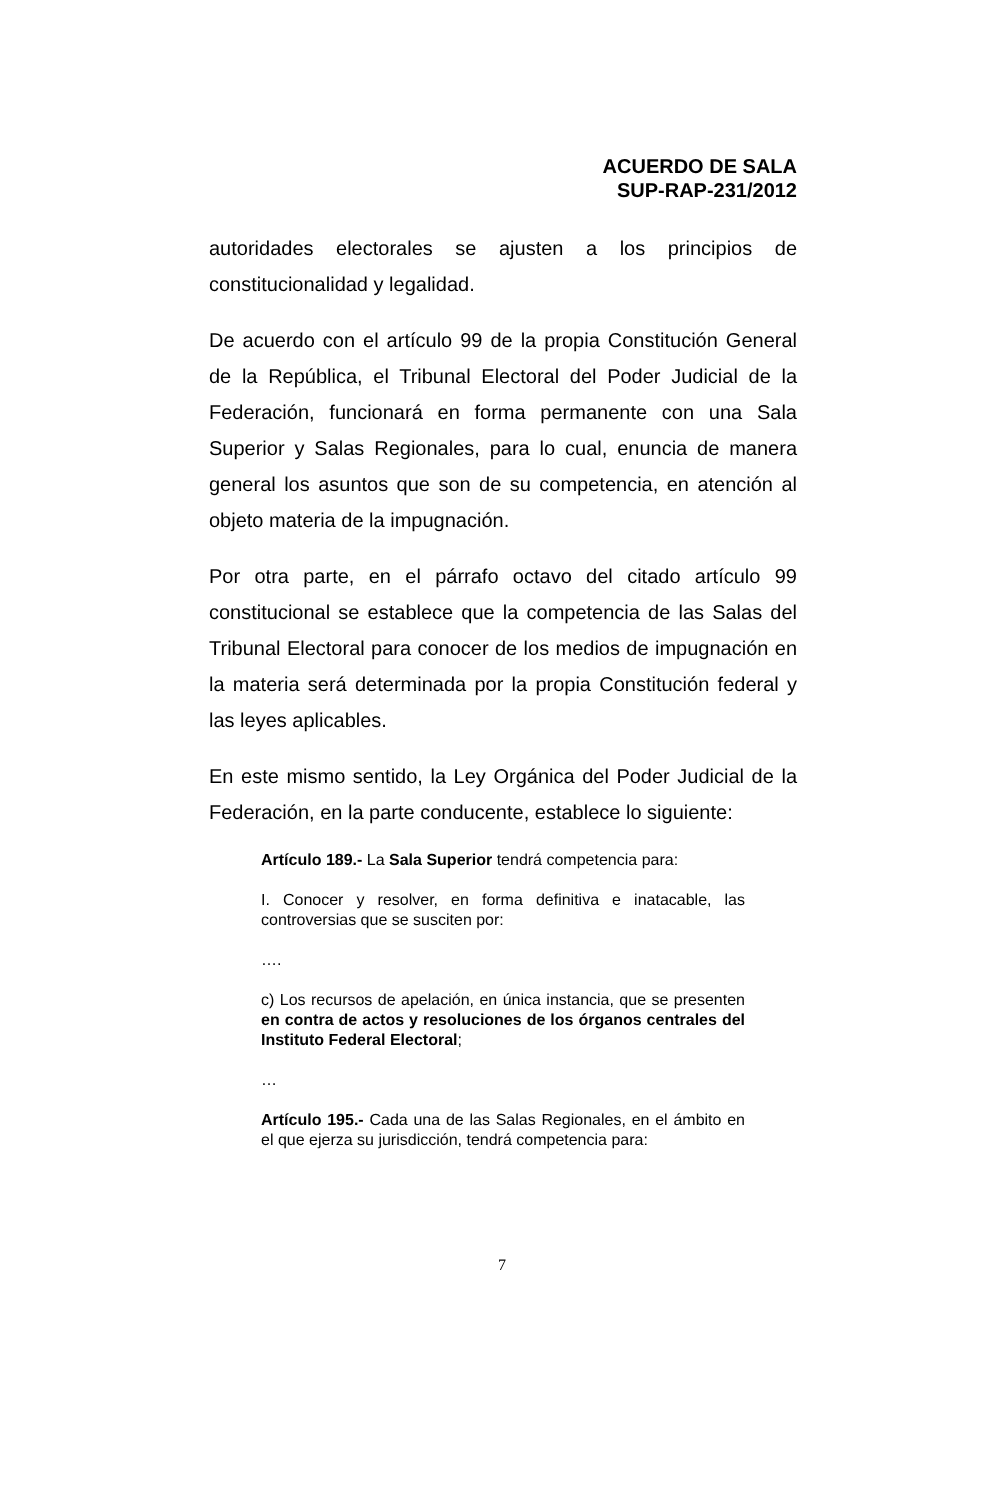ACUERDO DE SALA
SUP-RAP-231/2012
autoridades electorales se ajusten a los principios de constitucionalidad y legalidad.
De acuerdo con el artículo 99 de la propia Constitución General de la República, el Tribunal Electoral del Poder Judicial de la Federación, funcionará en forma permanente con una Sala Superior y Salas Regionales, para lo cual, enuncia de manera general los asuntos que son de su competencia, en atención al objeto materia de la impugnación.
Por otra parte, en el párrafo octavo del citado artículo 99 constitucional se establece que la competencia de las Salas del Tribunal Electoral para conocer de los medios de impugnación en la materia será determinada por la propia Constitución federal y las leyes aplicables.
En este mismo sentido, la Ley Orgánica del Poder Judicial de la Federación, en la parte conducente, establece lo siguiente:
Artículo 189.- La Sala Superior tendrá competencia para:
I. Conocer y resolver, en forma definitiva e inatacable, las controversias que se susciten por:
….
c) Los recursos de apelación, en única instancia, que se presenten en contra de actos y resoluciones de los órganos centrales del Instituto Federal Electoral;
…
Artículo 195.- Cada una de las Salas Regionales, en el ámbito en el que ejerza su jurisdicción, tendrá competencia para:
7